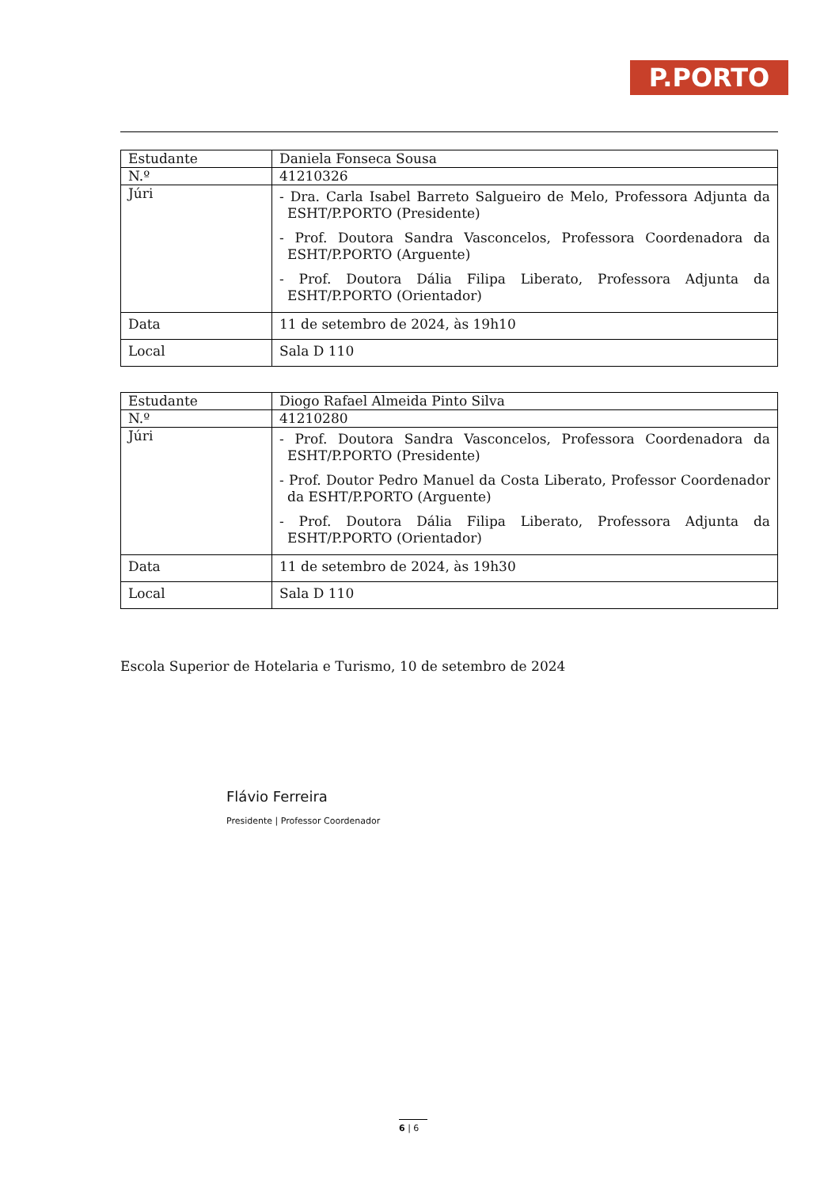P.PORTO
| Estudante | Daniela Fonseca Sousa |
| N.º | 41210326 |
| Júri | - Dra. Carla Isabel Barreto Salgueiro de Melo, Professora Adjunta da ESHT/P.PORTO (Presidente) - Prof. Doutora Sandra Vasconcelos, Professora Coordenadora da ESHT/P.PORTO (Arguente) - Prof. Doutora Dália Filipa Liberato, Professora Adjunta da ESHT/P.PORTO (Orientador) |
| Data | 11 de setembro de 2024, às 19h10 |
| Local | Sala D 110 |
| Estudante | Diogo Rafael Almeida Pinto Silva |
| N.º | 41210280 |
| Júri | - Prof. Doutora Sandra Vasconcelos, Professora Coordenadora da ESHT/P.PORTO (Presidente) - Prof. Doutor Pedro Manuel da Costa Liberato, Professor Coordenador da ESHT/P.PORTO (Arguente) - Prof. Doutora Dália Filipa Liberato, Professora Adjunta da ESHT/P.PORTO (Orientador) |
| Data | 11 de setembro de 2024, às 19h30 |
| Local | Sala D 110 |
Escola Superior de Hotelaria e Turismo, 10 de setembro de 2024
Flávio Ferreira
Presidente | Professor Coordenador
6 | 6